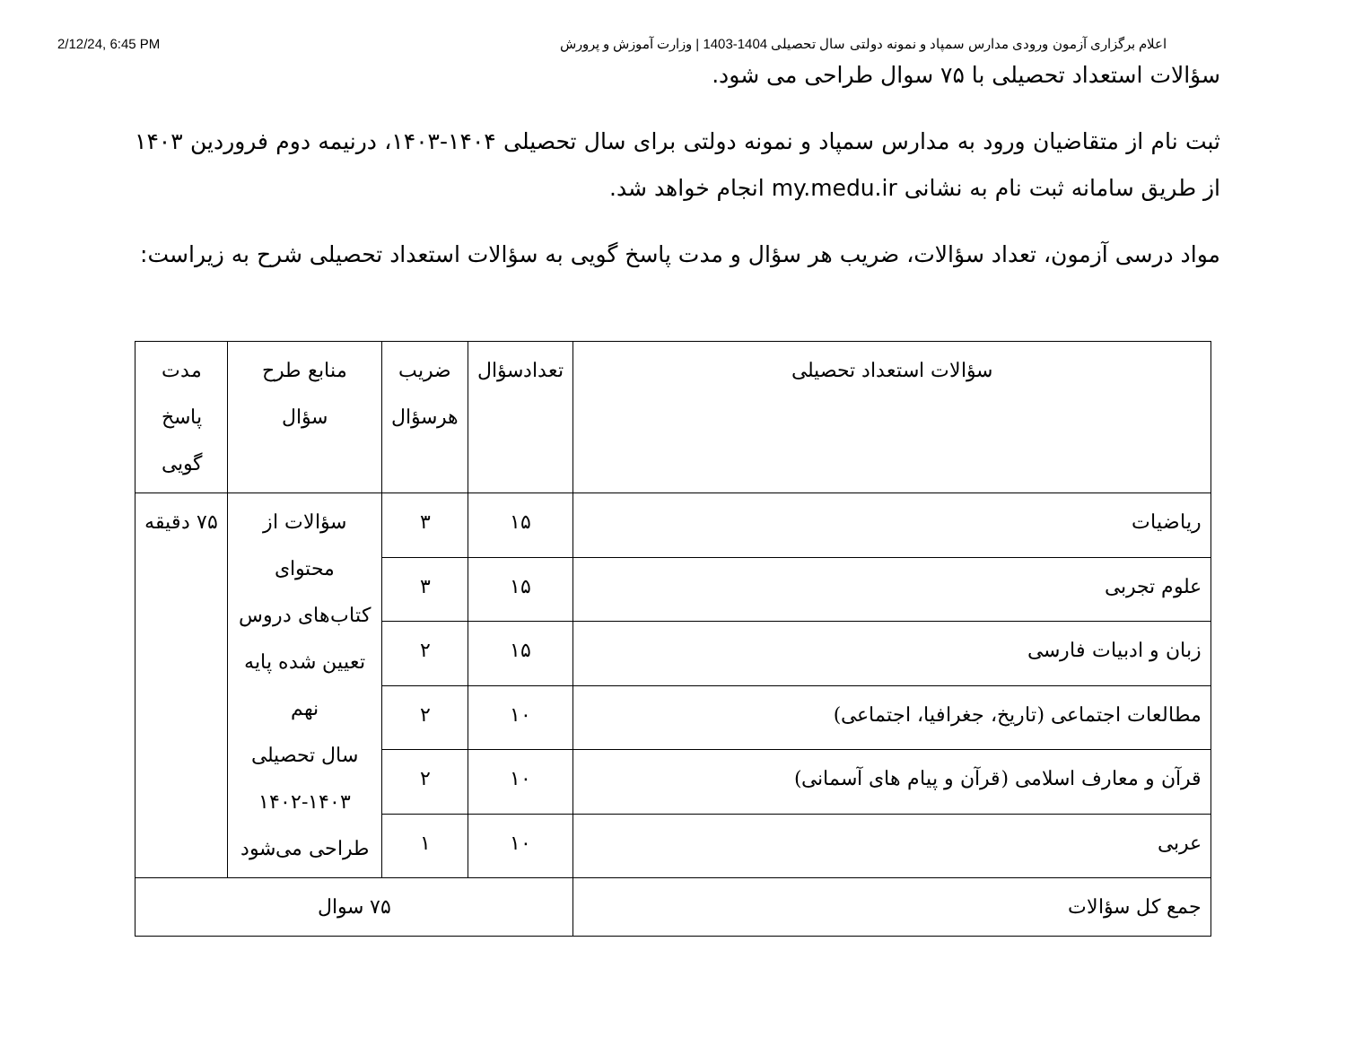2/12/24, 6:45 PM اعلام برگزاری آزمون ورودی مدارس سمپاد و نمونه دولتی سال تحصیلی 1404-1403 | وزارت آموزش و پرورش
سؤالات استعداد تحصیلی با ۷۵ سوال طراحی می شود.
ثبت نام از متقاضیان ورود به مدارس سمپاد و نمونه دولتی برای سال تحصیلی ۱۴۰۴-۱۴۰۳، درنیمه دوم فروردین ۱۴۰۳ از طریق سامانه ثبت نام به نشانی my.medu.ir انجام خواهد شد.
مواد درسی آزمون، تعداد سؤالات، ضریب هر سؤال و مدت پاسخ گویی به سؤالات استعداد تحصیلی شرح به زیراست:
| سؤالات استعداد تحصیلی | تعدادسؤال | ضریب هرسؤال | منابع طرح سؤال | مدت پاسخ گویی |
| --- | --- | --- | --- | --- |
| ریاضیات | ۱۵ | ۳ | سؤالات از محتوای کتاب‌های دروس تعیین شده پایه نهم سال تحصیلی ۱۴۰۲-۱۴۰۳ طراحی می‌شود | ۷۵ دقیقه |
| علوم تجربی | ۱۵ | ۳ | | |
| زبان و ادبیات فارسی | ۱۵ | ۲ | | |
| مطالعات اجتماعی (تاریخ، جغرافیا، اجتماعی) | ۱۰ | ۲ | | |
| قرآن و معارف اسلامی (قرآن و پیام های آسمانی) | ۱۰ | ۲ | | |
| عربی | ۱۰ | ۱ | | |
| جمع کل سؤالات | ۷۵ سوال | | | |